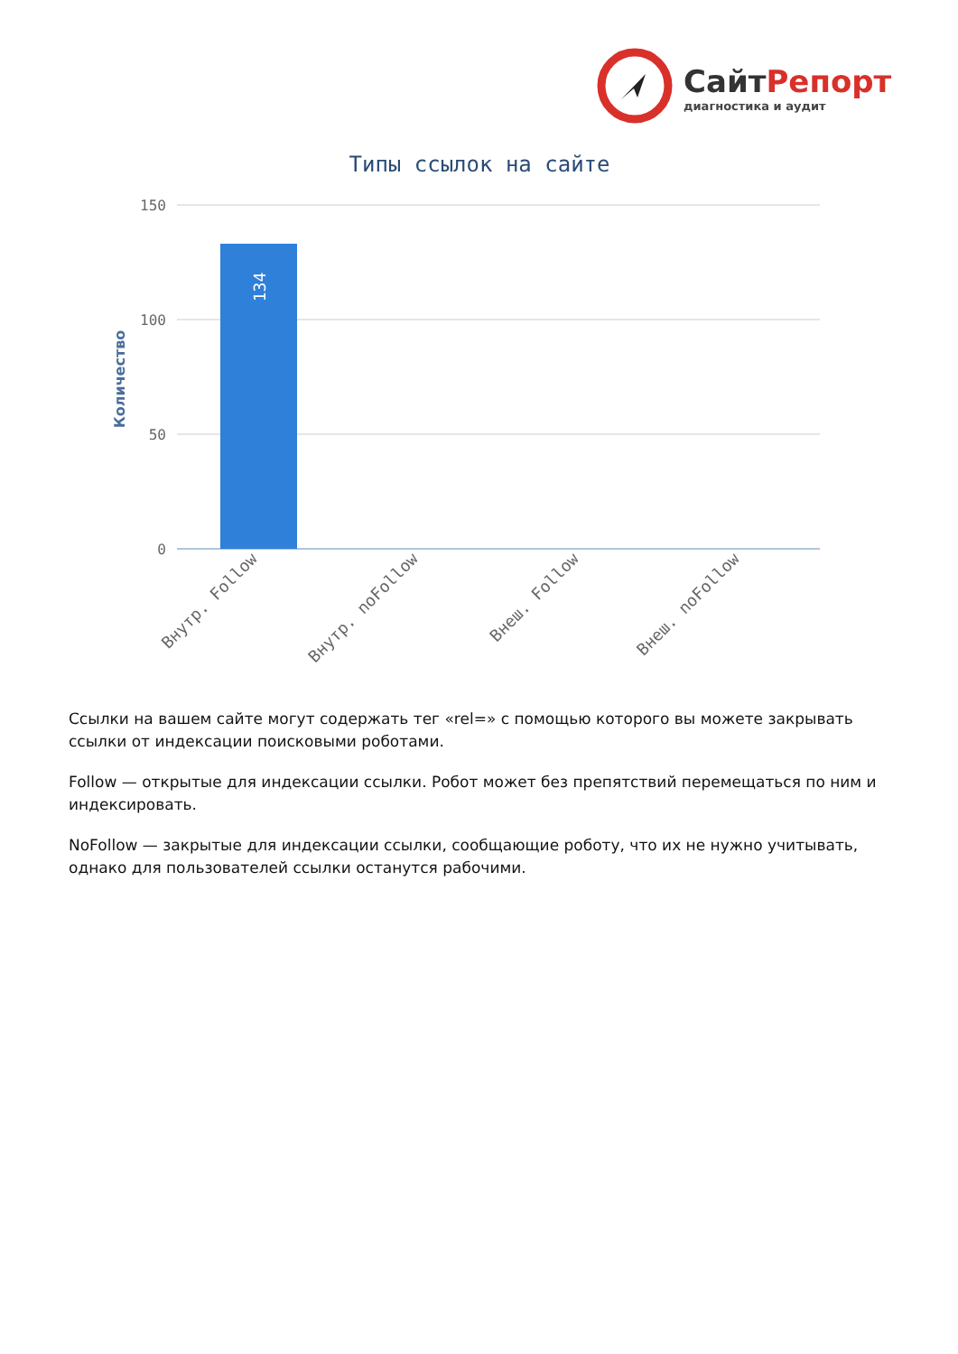СайтРепорт
диагностика и аудит
Типы ссылок на сайте
150
100
50
0
Количество
134
Внутр. Follow
Внутр. noFollow
Внеш. Follow
Внеш. noFollow
Ссылки на вашем сайте могут содержать тег «rel=» с помощью которого вы можете закрывать ссылки от индексации поисковыми роботами.
Follow — открытые для индексации ссылки. Робот может без препятствий перемещаться по ним и индексировать.
NoFollow — закрытые для индексации ссылки, сообщающие роботу, что их не нужно учитывать, однако для пользователей ссылки останутся рабочими.